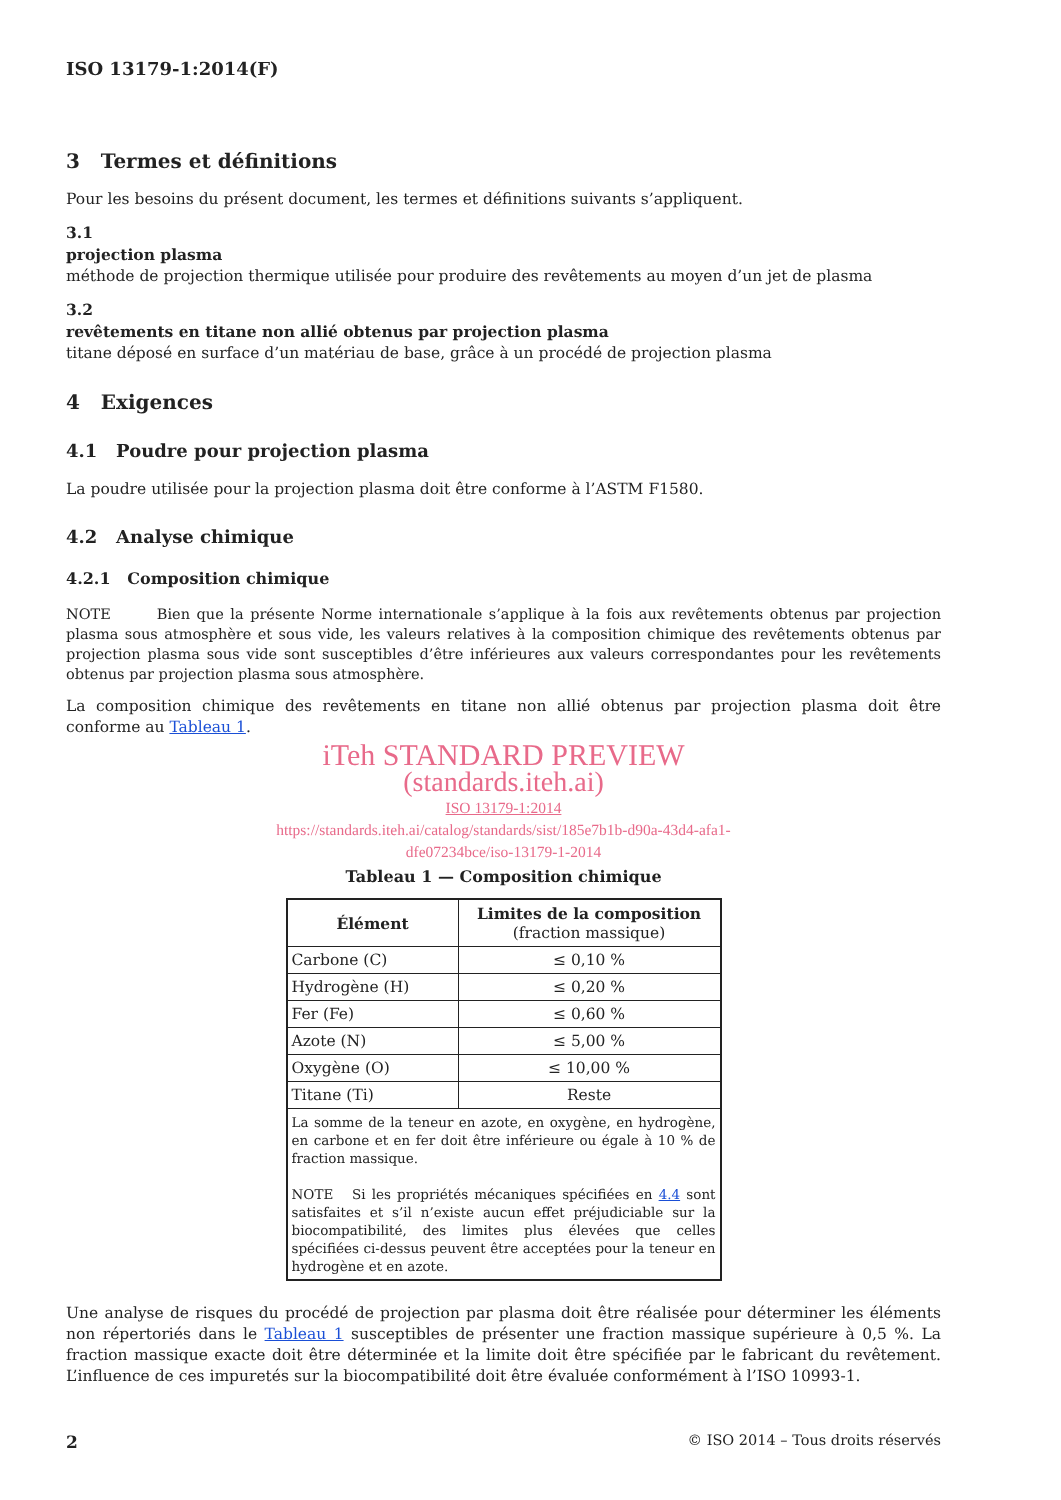ISO 13179-1:2014(F)
3 Termes et définitions
Pour les besoins du présent document, les termes et définitions suivants s’appliquent.
3.1
projection plasma
méthode de projection thermique utilisée pour produire des revêtements au moyen d’un jet de plasma
3.2
revêtements en titane non allié obtenus par projection plasma
titane déposé en surface d’un matériau de base, grâce à un procédé de projection plasma
4 Exigences
4.1 Poudre pour projection plasma
La poudre utilisée pour la projection plasma doit être conforme à l’ASTM F1580.
4.2 Analyse chimique
4.2.1 Composition chimique
NOTE Bien que la présente Norme internationale s’applique à la fois aux revêtements obtenus par projection plasma sous atmosphère et sous vide, les valeurs relatives à la composition chimique des revêtements obtenus par projection plasma sous vide sont susceptibles d’être inférieures aux valeurs correspondantes pour les revêtements obtenus par projection plasma sous atmosphère.
La composition chimique des revêtements en titane non allié obtenus par projection plasma doit être conforme au Tableau 1.
iTeh STANDARD PREVIEW
(standards.iteh.ai)
ISO 13179-1:2014
https://standards.iteh.ai/catalog/standards/sist/185e7b1b-d90a-43d4-afa1-
dfe07234bce/iso-13179-1-2014
Tableau 1 — Composition chimique
| Élément | Limites de la composition (fraction massique) |
| --- | --- |
| Carbone (C) | ≤ 0,10 % |
| Hydrogène (H) | ≤ 0,20 % |
| Fer (Fe) | ≤ 0,60 % |
| Azote (N) | ≤ 5,00 % |
| Oxygène (O) | ≤ 10,00 % |
| Titane (Ti) | Reste |
| La somme de la teneur en azote, en oxygène, en hydrogène, en carbone et en fer doit être inférieure ou égale à 10 % de fraction massique. NOTE Si les propriétés mécaniques spécifiées en 4.4 sont satisfaites et s’il n’existe aucun effet préjudiciable sur la biocompatibilité, des limites plus élevées que celles spécifiées ci-dessus peuvent être acceptées pour la teneur en hydrogène et en azote. | |
Une analyse de risques du procédé de projection par plasma doit être réalisée pour déterminer les éléments non répertoriés dans le Tableau 1 susceptibles de présenter une fraction massique supérieure à 0,5 %. La fraction massique exacte doit être déterminée et la limite doit être spécifiée par le fabricant du revêtement. L’influence de ces impuretés sur la biocompatibilité doit être évaluée conformément à l’ISO 10993-1.
2 © ISO 2014 – Tous droits réservés